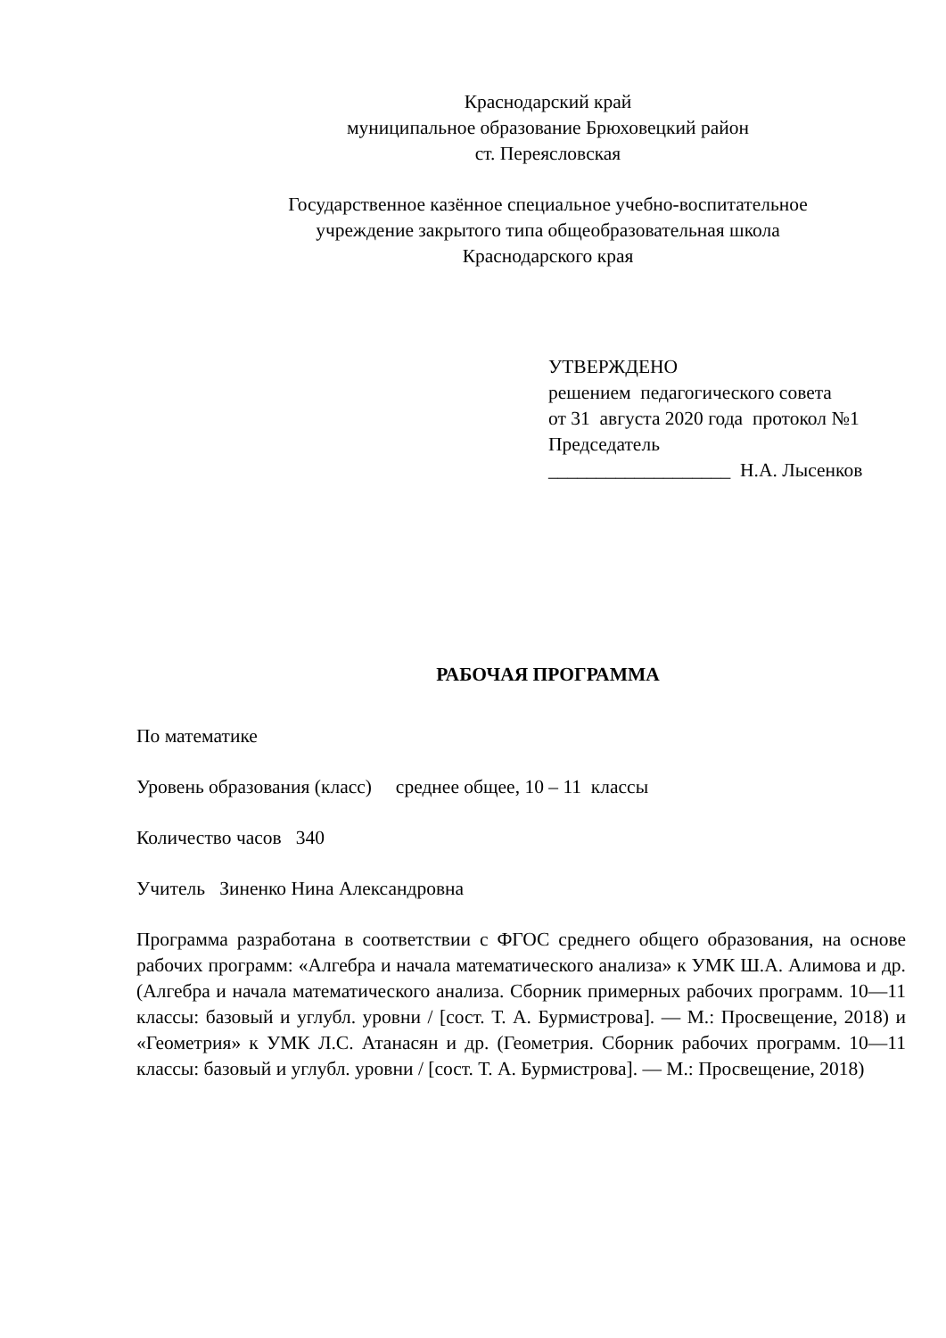Краснодарский край
муниципальное образование Брюховецкий район
ст. Переясловская
Государственное казённое специальное учебно-воспитательное
учреждение закрытого типа общеобразовательная школа
Краснодарского края
УТВЕРЖДЕНО
решением педагогического совета
от 31 августа 2020 года протокол №1
Председатель
___________________ Н.А. Лысенков
РАБОЧАЯ ПРОГРАММА
По математике
Уровень образования (класс) среднее общее, 10 – 11 классы
Количество часов 340
Учитель Зиненко Нина Александровна
Программа разработана в соответствии с ФГОС среднего общего образования, на основе рабочих программ: «Алгебра и начала математического анализа» к УМК Ш.А. Алимова и др. (Алгебра и начала математического анализа. Сборник примерных рабочих программ. 10—11 классы: базовый и углубл. уровни / [сост. Т. А. Бурмистрова]. — М.: Просвещение, 2018) и «Геометрия» к УМК Л.С. Атанасян и др. (Геометрия. Сборник рабочих программ. 10—11 классы: базовый и углубл. уровни / [сост. Т. А. Бурмистрова]. — М.: Просвещение, 2018)